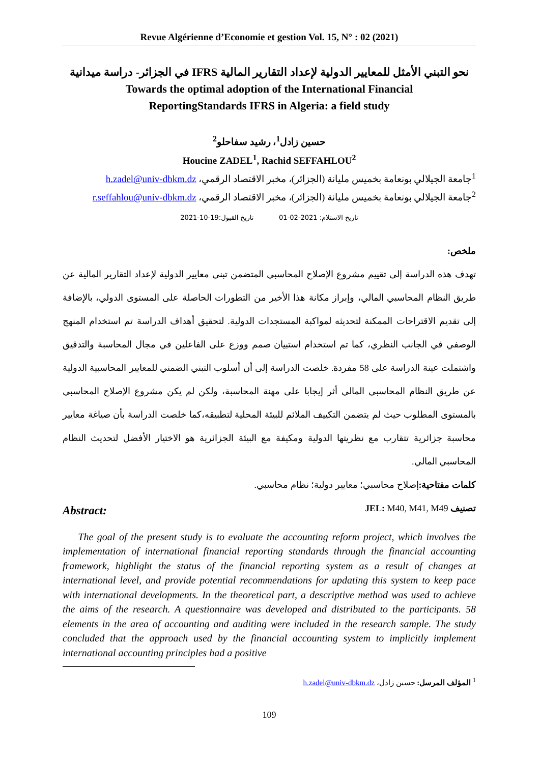Revue Algérienne d’Economie et gestion Vol. 15, N° : 02 (2021)
نحو التبني الأمثل للمعايير الدولية لإعداد التقارير المالية IFRS في الجزائر- دراسة ميدانية
Towards the optimal adoption of the International Financial
ReportingStandards IFRS in Algeria: a field study
حسين زادل<sup>1</sup>، رشيد سفاحلو<sup>2</sup>
Houcine ZADEL<sup>1</sup>, Rachid SEFFAHLOU<sup>2</sup>
<sup>1</sup> جامعة الجيلالي بونعامة بخميس مليانة (الجزائر)، مخبر الاقتصاد الرقمي، h.zadel@univ-dbkm.dz
<sup>2</sup> جامعة الجيلالي بونعامة بخميس مليانة (الجزائر)، مخبر الاقتصاد الرقمي، r.seffahlou@univ-dbkm.dz
تاريخ الاستلام: 2021-02-01 تاريخ القبول:19-10-2021
ملخص:
تهدف هذه الدراسة إلى تقييم مشروع الإصلاح المحاسبي المتضمن تبني معايير الدولية لإعداد التقارير المالية عن طريق النظام المحاسبي المالي، وإبراز مكانة هذا الأخير من التطورات الحاصلة على المستوى الدولي، بالإضافة إلى تقديم الاقتراحات الممكنة لتحديثه لمواكبة المستجدات الدولية. لتحقيق أهداف الدراسة تم استخدام المنهج الوصفي في الجانب النظري، كما تم استخدام استبيان صمم ووزع على الفاعلين في مجال المحاسبة والتدقيق واشتملت عينة الدراسة على 58 مفردة. خلصت الدراسة إلى أن أسلوب التبني الضمني للمعايير المحاسبية الدولية عن طريق النظام المحاسبي المالي أثر إيجابا على مهنة المحاسبة، ولكن لم يكن مشروع الإصلاح المحاسبي بالمستوى المطلوب حيث لم يتضمن التكييف الملائم للبيئة المحلية لتطبيقه،كما خلصت الدراسة بأن صياغة معايير محاسبة جزائرية تتقارب مع نظريتها الدولية ومكيفة مع البيئة الجزائرية هو الاختيار الأفضل لتحديث النظام المحاسبي المالي.
كلمات مفتاحية: إصلاح محاسبي؛ معايير دولية؛ نظام محاسبي.
تصنيف JEL: M40, M41, M49
Abstract:
The goal of the present study is to evaluate the accounting reform project, which involves the implementation of international financial reporting standards through the financial accounting framework, highlight the status of the financial reporting system as a result of changes at international level, and provide potential recommendations for updating this system to keep pace with international developments. In the theoretical part, a descriptive method was used to achieve the aims of the research. A questionnaire was developed and distributed to the participants. 58 elements in the area of accounting and auditing were included in the research sample. The study concluded that the approach used by the financial accounting system to implicitly implement international accounting principles had a positive
<sup>1</sup> المؤلف المرسل: حسين زادل، h.zadel@univ-dbkm.dz
109